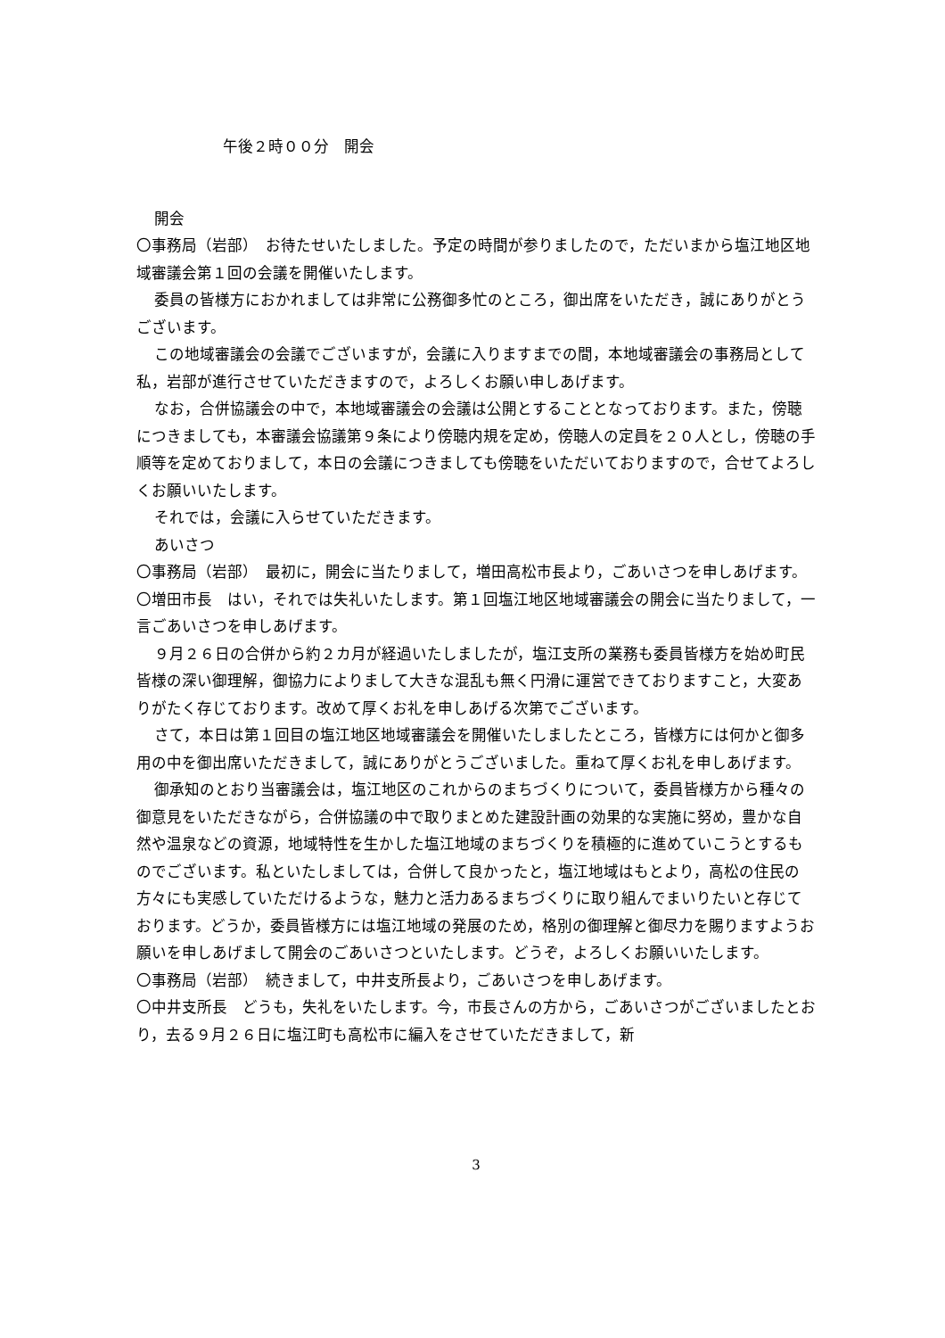午後２時００分　開会
開会
〇事務局（岩部）　お待たせいたしました。予定の時間が参りましたので，ただいまから塩江地区地域審議会第１回の会議を開催いたします。
委員の皆様方におかれましては非常に公務御多忙のところ，御出席をいただき，誠にありがとうございます。
この地域審議会の会議でございますが，会議に入りますまでの間，本地域審議会の事務局として私，岩部が進行させていただきますので，よろしくお願い申しあげます。
なお，合併協議会の中で，本地域審議会の会議は公開とすることとなっております。また，傍聴につきましても，本審議会協議第９条により傍聴内規を定め，傍聴人の定員を２０人とし，傍聴の手順等を定めておりまして，本日の会議につきましても傍聴をいただいておりますので，合せてよろしくお願いいたします。
それでは，会議に入らせていただきます。
あいさつ
〇事務局（岩部）　最初に，開会に当たりまして，増田高松市長より，ごあいさつを申しあげます。
〇増田市長　はい，それでは失礼いたします。第１回塩江地区地域審議会の開会に当たりまして，一言ごあいさつを申しあげます。
９月２６日の合併から約２カ月が経過いたしましたが，塩江支所の業務も委員皆様方を始め町民皆様の深い御理解，御協力によりまして大きな混乱も無く円滑に運営できておりますこと，大変ありがたく存じております。改めて厚くお礼を申しあげる次第でございます。
さて，本日は第１回目の塩江地区地域審議会を開催いたしましたところ，皆様方には何かと御多用の中を御出席いただきまして，誠にありがとうございました。重ねて厚くお礼を申しあげます。
御承知のとおり当審議会は，塩江地区のこれからのまちづくりについて，委員皆様方から種々の御意見をいただきながら，合併協議の中で取りまとめた建設計画の効果的な実施に努め，豊かな自然や温泉などの資源，地域特性を生かした塩江地域のまちづくりを積極的に進めていこうとするものでございます。私といたしましては，合併して良かったと，塩江地域はもとより，高松の住民の方々にも実感していただけるような，魅力と活力あるまちづくりに取り組んでまいりたいと存じております。どうか，委員皆様方には塩江地域の発展のため，格別の御理解と御尽力を賜りますようお願いを申しあげまして開会のごあいさつといたします。どうぞ，よろしくお願いいたします。
〇事務局（岩部）　続きまして，中井支所長より，ごあいさつを申しあげます。
〇中井支所長　どうも，失礼をいたします。今，市長さんの方から，ごあいさつがございましたとおり，去る９月２６日に塩江町も高松市に編入をさせていただきまして，新
3